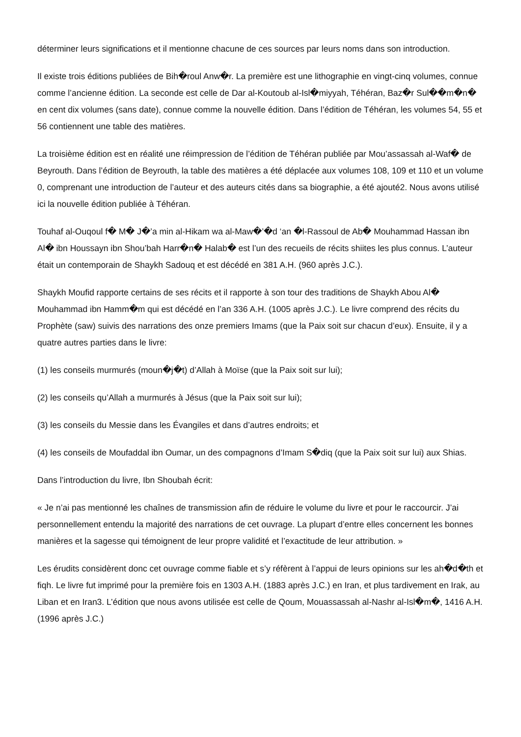déterminer leurs significations et il mentionne chacune de ces sources par leurs noms dans son introduction.
Il existe trois éditions publiées de Bih�roul Anw�r. La première est une lithographie en vingt-cinq volumes, connue comme l’ancienne édition. La seconde est celle de Dar al-Koutoub al-Isl�miyyah, Téhéran, Baz�r Sul��m�n� en cent dix volumes (sans date), connue comme la nouvelle édition. Dans l’édition de Téhéran, les volumes 54, 55 et 56 contiennent une table des matières.
La troisième édition est en réalité une réimpression de l’édition de Téhéran publiée par Mou’assassah al-Waf� de Beyrouth. Dans l’édition de Beyrouth, la table des matières a été déplacée aux volumes 108, 109 et 110 et un volume 0, comprenant une introduction de l’auteur et des auteurs cités dans sa biographie, a été ajouté2. Nous avons utilisé ici la nouvelle édition publiée à Téhéran.
Touhaf al-Ouqoul f� M� J�’a min al-Hikam wa al-Maw�’�d ‘an �l-Rassoul de Ab� Mouhammad Hassan ibn Al� ibn Houssayn ibn Shou’bah Harr�n� Halab� est l’un des recueils de récits shiites les plus connus. L’auteur était un contemporain de Shaykh Sadouq et est décédé en 381 A.H. (960 après J.C.).
Shaykh Moufid rapporte certains de ses récits et il rapporte à son tour des traditions de Shaykh Abou Al� Mouhammad ibn Hamm�m qui est décédé en l’an 336 A.H. (1005 après J.C.). Le livre comprend des récits du Prophète (saw) suivis des narrations des onze premiers Imams (que la Paix soit sur chacun d’eux). Ensuite, il y a quatre autres parties dans le livre:
(1) les conseils murmurés (moun�j�t) d’Allah à Moïse (que la Paix soit sur lui);
(2) les conseils qu’Allah a murmurés à Jésus (que la Paix soit sur lui);
(3) les conseils du Messie dans les Évangiles et dans d’autres endroits; et
(4) les conseils de Moufaddal ibn Oumar, un des compagnons d’Imam S�diq (que la Paix soit sur lui) aux Shias.
Dans l’introduction du livre, Ibn Shoubah écrit:
« Je n’ai pas mentionné les chaînes de transmission afin de réduire le volume du livre et pour le raccourcir. J’ai personnellement entendu la majorité des narrations de cet ouvrage. La plupart d’entre elles concernent les bonnes manières et la sagesse qui témoignent de leur propre validité et l’exactitude de leur attribution. »
Les érudits considèrent donc cet ouvrage comme fiable et s’y réfèrent à l’appui de leurs opinions sur les ah�d�th et fiqh. Le livre fut imprimé pour la première fois en 1303 A.H. (1883 après J.C.) en Iran, et plus tardivement en Irak, au Liban et en Iran3. L’édition que nous avons utilisée est celle de Qoum, Mouassassah al-Nashr al-Isl�m�, 1416 A.H. (1996 après J.C.)